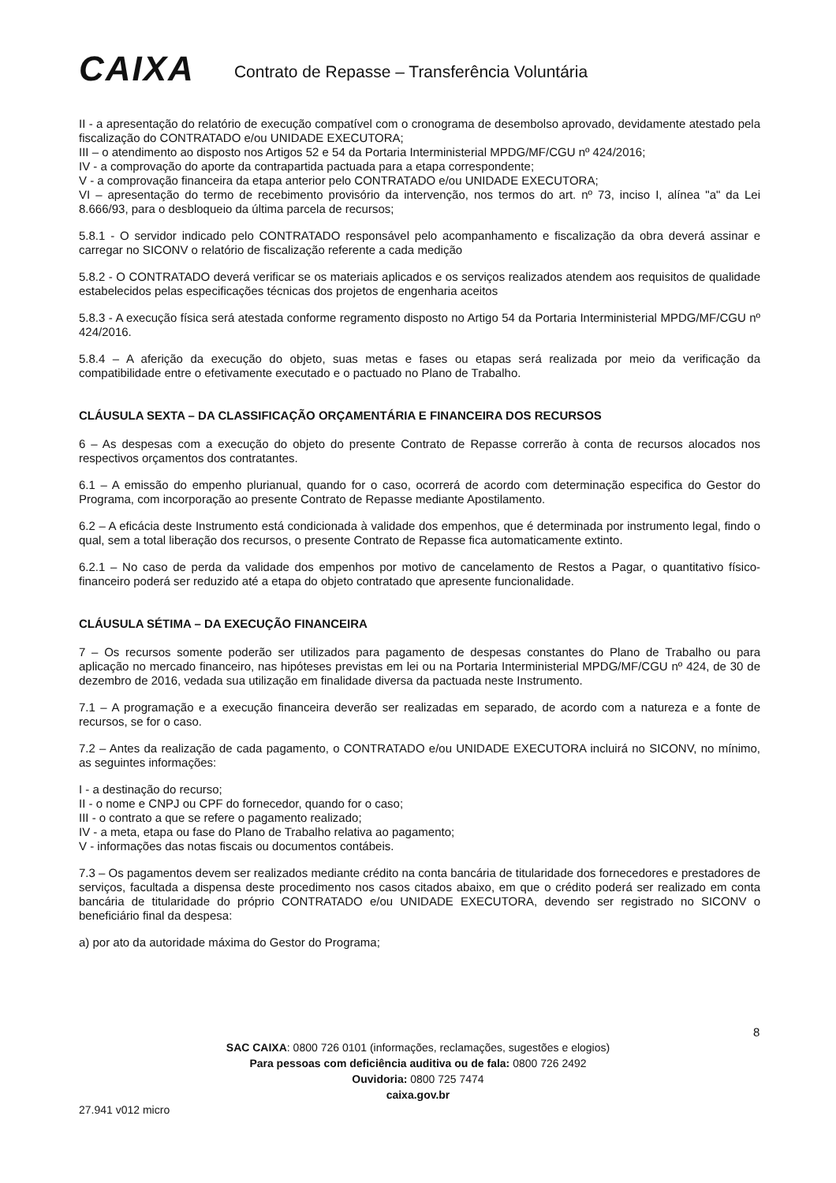CAIXA Contrato de Repasse – Transferência Voluntária
II - a apresentação do relatório de execução compatível com o cronograma de desembolso aprovado, devidamente atestado pela fiscalização do CONTRATADO e/ou UNIDADE EXECUTORA;
III – o atendimento ao disposto nos Artigos 52 e 54 da Portaria Interministerial MPDG/MF/CGU nº 424/2016;
IV - a comprovação do aporte da contrapartida pactuada para a etapa correspondente;
V - a comprovação financeira da etapa anterior pelo CONTRATADO e/ou UNIDADE EXECUTORA;
VI – apresentação do termo de recebimento provisório da intervenção, nos termos do art. nº 73, inciso I, alínea "a" da Lei 8.666/93, para o desbloqueio da última parcela de recursos;
5.8.1 - O servidor indicado pelo CONTRATADO responsável pelo acompanhamento e fiscalização da obra deverá assinar e carregar no SICONV o relatório de fiscalização referente a cada medição
5.8.2 - O CONTRATADO deverá verificar se os materiais aplicados e os serviços realizados atendem aos requisitos de qualidade estabelecidos pelas especificações técnicas dos projetos de engenharia aceitos
5.8.3 - A execução física será atestada conforme regramento disposto no Artigo 54 da Portaria Interministerial MPDG/MF/CGU nº 424/2016.
5.8.4 – A aferição da execução do objeto, suas metas e fases ou etapas será realizada por meio da verificação da compatibilidade entre o efetivamente executado e o pactuado no Plano de Trabalho.
CLÁUSULA SEXTA – DA CLASSIFICAÇÃO ORÇAMENTÁRIA E FINANCEIRA DOS RECURSOS
6 – As despesas com a execução do objeto do presente Contrato de Repasse correrão à conta de recursos alocados nos respectivos orçamentos dos contratantes.
6.1 – A emissão do empenho plurianual, quando for o caso, ocorrerá de acordo com determinação especifica do Gestor do Programa, com incorporação ao presente Contrato de Repasse mediante Apostilamento.
6.2 – A eficácia deste Instrumento está condicionada à validade dos empenhos, que é determinada por instrumento legal, findo o qual, sem a total liberação dos recursos, o presente Contrato de Repasse fica automaticamente extinto.
6.2.1 – No caso de perda da validade dos empenhos por motivo de cancelamento de Restos a Pagar, o quantitativo físico-financeiro poderá ser reduzido até a etapa do objeto contratado que apresente funcionalidade.
CLÁUSULA SÉTIMA – DA EXECUÇÃO FINANCEIRA
7 – Os recursos somente poderão ser utilizados para pagamento de despesas constantes do Plano de Trabalho ou para aplicação no mercado financeiro, nas hipóteses previstas em lei ou na Portaria Interministerial MPDG/MF/CGU nº 424, de 30 de dezembro de 2016, vedada sua utilização em finalidade diversa da pactuada neste Instrumento.
7.1 – A programação e a execução financeira deverão ser realizadas em separado, de acordo com a natureza e a fonte de recursos, se for o caso.
7.2 – Antes da realização de cada pagamento, o CONTRATADO e/ou UNIDADE EXECUTORA incluirá no SICONV, no mínimo, as seguintes informações:
I - a destinação do recurso;
II - o nome e CNPJ ou CPF do fornecedor, quando for o caso;
III - o contrato a que se refere o pagamento realizado;
IV - a meta, etapa ou fase do Plano de Trabalho relativa ao pagamento;
V - informações das notas fiscais ou documentos contábeis.
7.3 – Os pagamentos devem ser realizados mediante crédito na conta bancária de titularidade dos fornecedores e prestadores de serviços, facultada a dispensa deste procedimento nos casos citados abaixo, em que o crédito poderá ser realizado em conta bancária de titularidade do próprio CONTRATADO e/ou UNIDADE EXECUTORA, devendo ser registrado no SICONV o beneficiário final da despesa:
a) por ato da autoridade máxima do Gestor do Programa;
8
SAC CAIXA: 0800 726 0101 (informações, reclamações, sugestões e elogios)
Para pessoas com deficiência auditiva ou de fala: 0800 726 2492
Ouvidoria: 0800 725 7474
caixa.gov.br
27.941 v012 micro